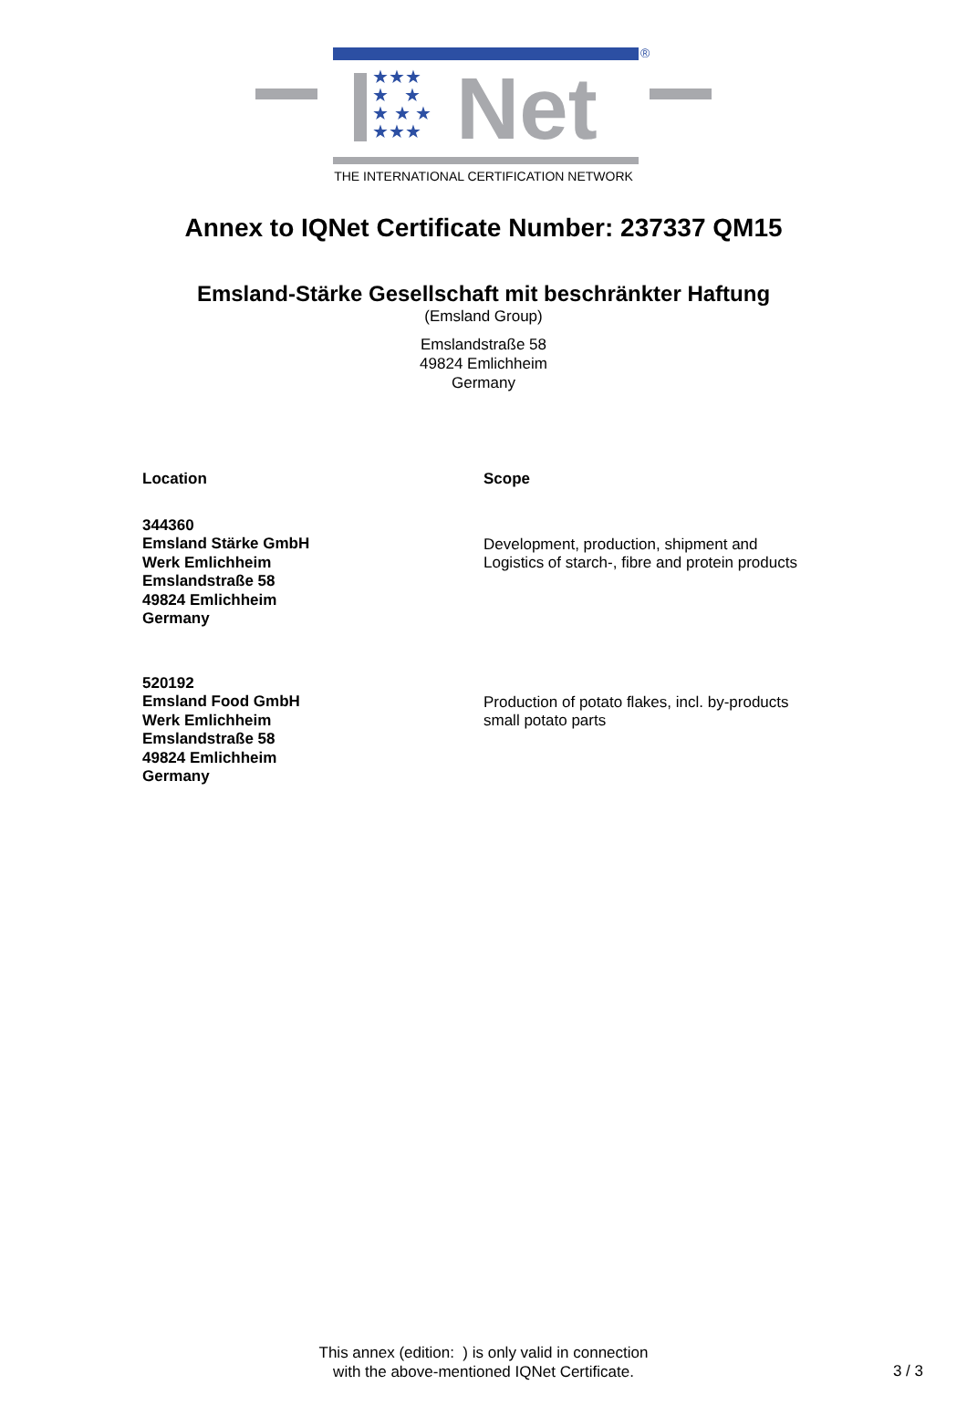®
★★★
★ ★
★ ★ ★
★★★
Net
THE INTERNATIONAL CERTIFICATION NETWORK
Annex to IQNet Certificate Number: 237337 QM15
Emsland-Stärke Gesellschaft mit beschränkter Haftung
(Emsland Group)
Emslandstraße 58
49824 Emlichheim
Germany
| Location | Scope |
| --- | --- |
| 344360 Emsland Stärke GmbH Werk Emlichheim Emslandstraße 58 49824 Emlichheim Germany | Development, production, shipment and Logistics of starch-, fibre and protein products |
| 520192 Emsland Food GmbH Werk Emlichheim Emslandstraße 58 49824 Emlichheim Germany | Production of potato flakes, incl. by-products small potato parts |
This annex (edition: ) is only valid in connection
with the above-mentioned IQNet Certificate.
3 / 3